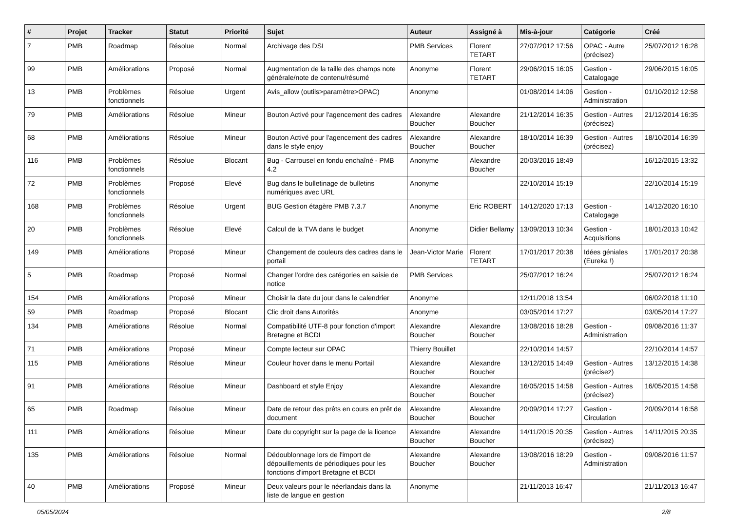| # | Projet | Tracker | Statut | Priorité | Sujet | Auteur | Assigné à | Mis-à-jour | Catégorie | Créé |
| --- | --- | --- | --- | --- | --- | --- | --- | --- | --- | --- |
| 7 | PMB | Roadmap | Résolue | Normal | Archivage des DSI | PMB Services | Florent TETART | 27/07/2012 17:56 | OPAC - Autre (précisez) | 25/07/2012 16:28 |
| 99 | PMB | Améliorations | Proposé | Normal | Augmentation de la taille des champs note générale/note de contenu/résumé | Anonyme | Florent TETART | 29/06/2015 16:05 | Gestion - Catalogage | 29/06/2015 16:05 |
| 13 | PMB | Problèmes fonctionnels | Résolue | Urgent | Avis_allow (outils>paramètre>OPAC) | Anonyme | | 01/08/2014 14:06 | Gestion - Administration | 01/10/2012 12:58 |
| 79 | PMB | Améliorations | Résolue | Mineur | Bouton Activé pour l'agencement des cadres | Alexandre Boucher | Alexandre Boucher | 21/12/2014 16:35 | Gestion - Autres (précisez) | 21/12/2014 16:35 |
| 68 | PMB | Améliorations | Résolue | Mineur | Bouton Activé pour l'agencement des cadres dans le style enjoy | Alexandre Boucher | Alexandre Boucher | 18/10/2014 16:39 | Gestion - Autres (précisez) | 18/10/2014 16:39 |
| 116 | PMB | Problèmes fonctionnels | Résolue | Blocant | Bug - Carrousel en fondu enchaîné - PMB 4.2 | Anonyme | Alexandre Boucher | 20/03/2016 18:49 | | 16/12/2015 13:32 |
| 72 | PMB | Problèmes fonctionnels | Proposé | Elevé | Bug dans le bulletinage de bulletins numériques avec URL | Anonyme | | 22/10/2014 15:19 | | 22/10/2014 15:19 |
| 168 | PMB | Problèmes fonctionnels | Résolue | Urgent | BUG Gestion étagère PMB 7.3.7 | Anonyme | Eric ROBERT | 14/12/2020 17:13 | Gestion - Catalogage | 14/12/2020 16:10 |
| 20 | PMB | Problèmes fonctionnels | Résolue | Elevé | Calcul de la TVA dans le budget | Anonyme | Didier Bellamy | 13/09/2013 10:34 | Gestion - Acquisitions | 18/01/2013 10:42 |
| 149 | PMB | Améliorations | Proposé | Mineur | Changement de couleurs des cadres dans le portail | Jean-Victor Marie | Florent TETART | 17/01/2017 20:38 | Idées géniales (Eureka !) | 17/01/2017 20:38 |
| 5 | PMB | Roadmap | Proposé | Normal | Changer l'ordre des catégories en saisie de notice | PMB Services | | 25/07/2012 16:24 | | 25/07/2012 16:24 |
| 154 | PMB | Améliorations | Proposé | Mineur | Choisir la date du jour dans le calendrier | Anonyme | | 12/11/2018 13:54 | | 06/02/2018 11:10 |
| 59 | PMB | Roadmap | Proposé | Blocant | Clic droit dans Autorités | Anonyme | | 03/05/2014 17:27 | | 03/05/2014 17:27 |
| 134 | PMB | Améliorations | Résolue | Normal | Compatibilité UTF-8 pour fonction d'import Bretagne et BCDI | Alexandre Boucher | Alexandre Boucher | 13/08/2016 18:28 | Gestion - Administration | 09/08/2016 11:37 |
| 71 | PMB | Améliorations | Proposé | Mineur | Compte lecteur sur OPAC | Thierry Bouillet | | 22/10/2014 14:57 | | 22/10/2014 14:57 |
| 115 | PMB | Améliorations | Résolue | Mineur | Couleur hover dans le menu Portail | Alexandre Boucher | Alexandre Boucher | 13/12/2015 14:49 | Gestion - Autres (précisez) | 13/12/2015 14:38 |
| 91 | PMB | Améliorations | Résolue | Mineur | Dashboard et style Enjoy | Alexandre Boucher | Alexandre Boucher | 16/05/2015 14:58 | Gestion - Autres (précisez) | 16/05/2015 14:58 |
| 65 | PMB | Roadmap | Résolue | Mineur | Date de retour des prêts en cours en prêt de document | Alexandre Boucher | Alexandre Boucher | 20/09/2014 17:27 | Gestion - Circulation | 20/09/2014 16:58 |
| 111 | PMB | Améliorations | Résolue | Mineur | Date du copyright sur la page de la licence | Alexandre Boucher | Alexandre Boucher | 14/11/2015 20:35 | Gestion - Autres (précisez) | 14/11/2015 20:35 |
| 135 | PMB | Améliorations | Résolue | Normal | Dédoublonnage lors de l'import de dépouillements de périodiques pour les fonctions d'import Bretagne et BCDI | Alexandre Boucher | Alexandre Boucher | 13/08/2016 18:29 | Gestion - Administration | 09/08/2016 11:57 |
| 40 | PMB | Améliorations | Proposé | Mineur | Deux valeurs pour le néerlandais dans la liste de langue en gestion | Anonyme | | 21/11/2013 16:47 | | 21/11/2013 16:47 |
05/05/2024 2/8